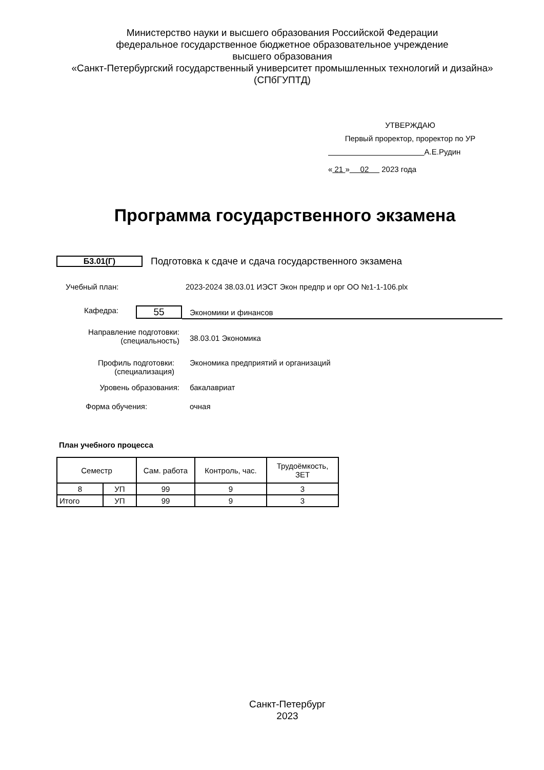Министерство науки и высшего образования Российской Федерации
федеральное государственное бюджетное образовательное учреждение
высшего образования
«Санкт-Петербургский государственный университет промышленных технологий и дизайна»
(СПбГУПТД)
УТВЕРЖДАЮ
Первый проректор, проректор по УР
А.Е.Рудин
« 21 » 02 2023 года
Программа государственного экзамена
Б3.01(Г) Подготовка к сдаче и сдача государственного экзамена
Учебный план:
2023-2024 38.03.01 ИЭСТ Экон предпр и орг ОО №1-1-106.plx
Кафедра: 55 Экономики и финансов
Направление подготовки:
(специальность)
38.03.01 Экономика
Профиль подготовки:
(специализация)
Экономика предприятий и организаций
Уровень образования: бакалавриат
Форма обучения: очная
План учебного процесса
| Семестр | | Сам. работа | Контроль, час. | Трудоёмкость, ЗЕТ |
| --- | --- | --- | --- | --- |
| 8 | УП | 99 | 9 | 3 |
| Итого | УП | 99 | 9 | 3 |
Санкт-Петербург
2023